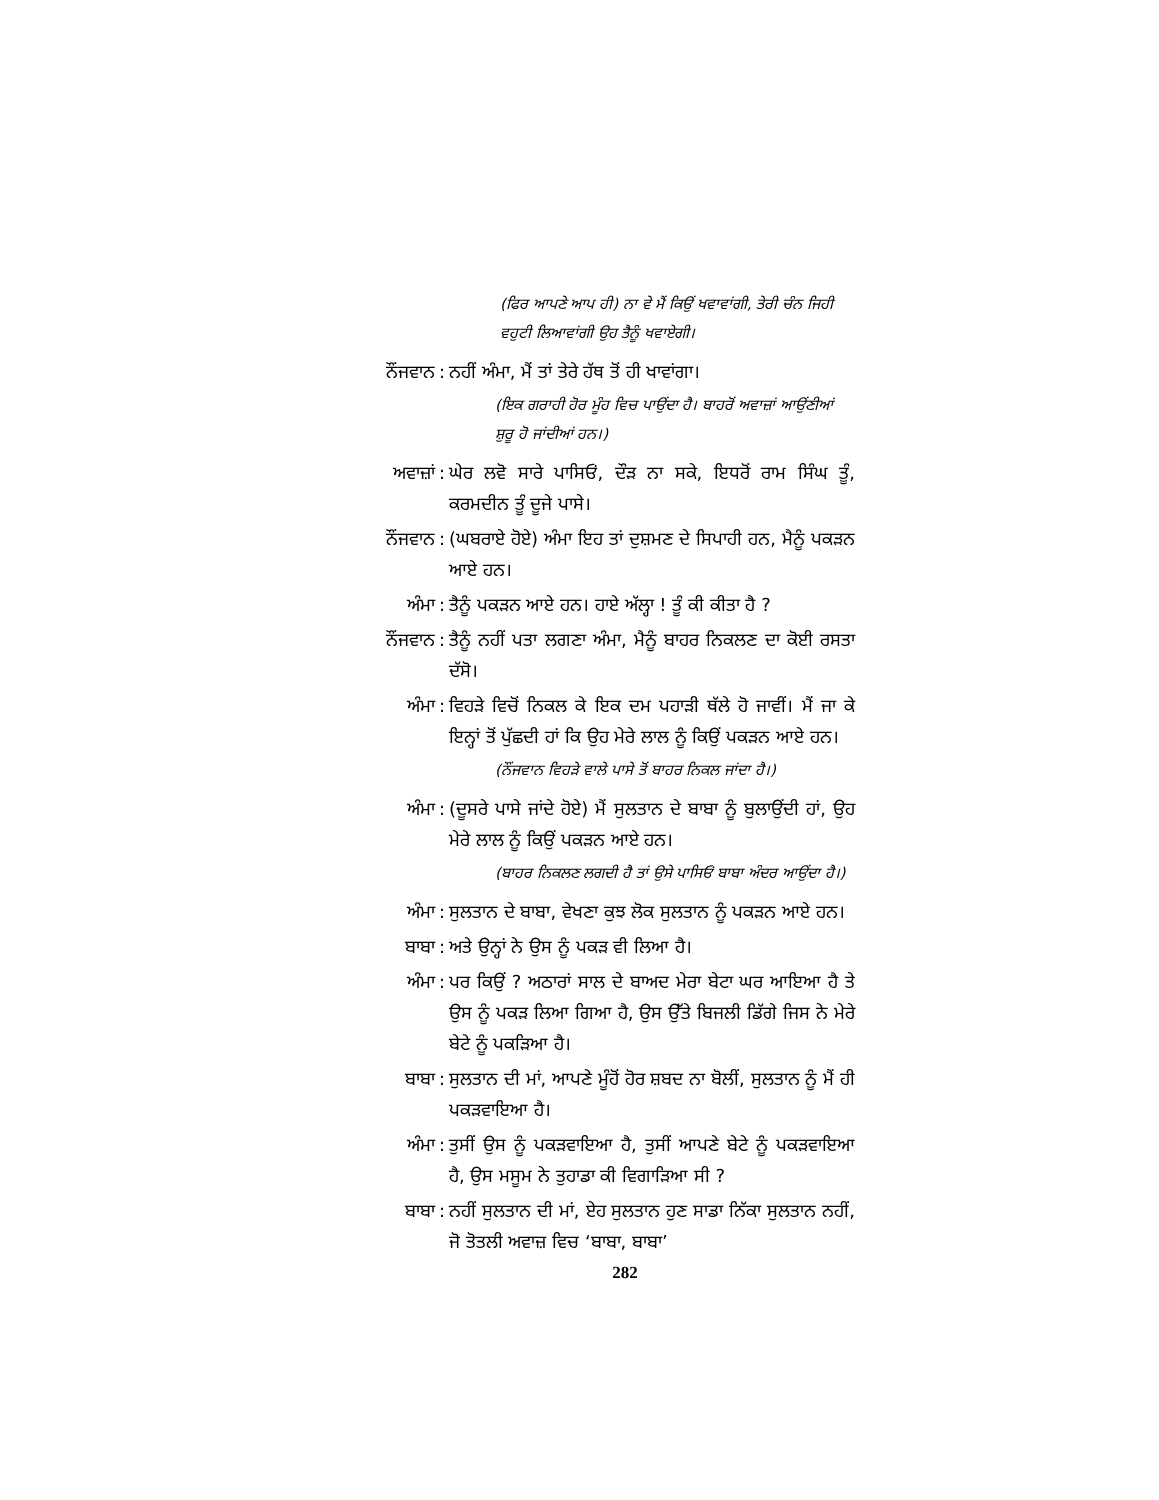(ਫਿਰ ਆਪਣੇ ਆਪ ਹੀ) ਨਾ ਵੇ ਮੈਂ ਕਿਉਂ ਖਵਾਵਾਂਗੀ, ਤੇਰੀ ਚੰਨ ਜਿਹੀ ਵਹੁਟੀ ਲਿਆਵਾਂਗੀ ਉਹ ਤੈਨੂੰ ਖਵਾਏਗੀ।
ਨੌਂਜਵਾਨ: ਨਹੀਂ ਅੰਮਾ, ਮੈਂ ਤਾਂ ਤੇਰੇ ਹੱਥ ਤੋਂ ਹੀ ਖਾਵਾਂਗਾ।
(ਇਕ ਗਰਾਹੀ ਹੋਰ ਮੂੰਹ ਵਿਚ ਪਾਉਂਦਾ ਹੈ। ਬਾਹਰੋਂ ਅਵਾਜ਼ਾਂ ਆਉਂਣੀਆਂ ਸ਼ੁਰੂ ਹੋ ਜਾਂਦੀਆਂ ਹਨ।)
ਅਵਾਜ਼ਾਂ: ਘੇਰ ਲਵੋ ਸਾਰੇ ਪਾਸਿਓਂ, ਦੌੜ ਨਾ ਸਕੇ, ਇਧਰੋਂ ਰਾਮ ਸਿੰਘ ਤੂੰ, ਕਰਮਦੀਨ ਤੂੰ ਦੂਜੇ ਪਾਸੇ।
ਨੌਂਜਵਾਨ: (ਘਬਰਾਏ ਹੋਏ) ਅੰਮਾ ਇਹ ਤਾਂ ਦੁਸ਼ਮਣ ਦੇ ਸਿਪਾਹੀ ਹਨ, ਮੈਨੂੰ ਪਕੜਨ ਆਏ ਹਨ।
ਅੰਮਾ: ਤੈਨੂੰ ਪਕੜਨ ਆਏ ਹਨ। ਹਾਏ ਅੱਲ੍ਹਾ ! ਤੂੰ ਕੀ ਕੀਤਾ ਹੈ ?
ਨੌਂਜਵਾਨ: ਤੈਨੂੰ ਨਹੀਂ ਪਤਾ ਲਗਣਾ ਅੰਮਾ, ਮੈਨੂੰ ਬਾਹਰ ਨਿਕਲਣ ਦਾ ਕੋਈ ਰਸਤਾ ਦੱਸੋ।
ਅੰਮਾ: ਵਿਹੜੇ ਵਿਚੋਂ ਨਿਕਲ ਕੇ ਇਕ ਦਮ ਪਹਾੜੀ ਥੱਲੇ ਹੋ ਜਾਵੀਂ। ਮੈਂ ਜਾ ਕੇ ਇਨ੍ਹਾਂ ਤੋਂ ਪੁੱਛਦੀ ਹਾਂ ਕਿ ਉਹ ਮੇਰੇ ਲਾਲ ਨੂੰ ਕਿਉਂ ਪਕੜਨ ਆਏ ਹਨ।
(ਨੌਂਜਵਾਨ ਵਿਹੜੇ ਵਾਲੇ ਪਾਸੇ ਤੋਂ ਬਾਹਰ ਨਿਕਲ ਜਾਂਦਾ ਹੈ।)
ਅੰਮਾ: (ਦੂਸਰੇ ਪਾਸੇ ਜਾਂਦੇ ਹੋਏ) ਮੈਂ ਸੁਲਤਾਨ ਦੇ ਬਾਬਾ ਨੂੰ ਬੁਲਾਉਂਦੀ ਹਾਂ, ਉਹ ਮੇਰੇ ਲਾਲ ਨੂੰ ਕਿਉਂ ਪਕੜਨ ਆਏ ਹਨ।
(ਬਾਹਰ ਨਿਕਲਣ ਲਗਦੀ ਹੈ ਤਾਂ ਉਸੇ ਪਾਸਿਓਂ ਬਾਬਾ ਅੰਦਰ ਆਉਂਦਾ ਹੈ।)
ਅੰਮਾ: ਸੁਲਤਾਨ ਦੇ ਬਾਬਾ, ਵੇਖਣਾ ਕੁਝ ਲੋਕ ਸੁਲਤਾਨ ਨੂੰ ਪਕੜਨ ਆਏ ਹਨ।
ਬਾਬਾ: ਅਤੇ ਉਨ੍ਹਾਂ ਨੇ ਉਸ ਨੂੰ ਪਕੜ ਵੀ ਲਿਆ ਹੈ।
ਅੰਮਾ: ਪਰ ਕਿਉਂ ? ਅਠਾਰਾਂ ਸਾਲ ਦੇ ਬਾਅਦ ਮੇਰਾ ਬੇਟਾ ਘਰ ਆਇਆ ਹੈ ਤੇ ਉਸ ਨੂੰ ਪਕੜ ਲਿਆ ਗਿਆ ਹੈ, ਉਸ ਉੱਤੇ ਬਿਜਲੀ ਡਿੱਗੇ ਜਿਸ ਨੇ ਮੇਰੇ ਬੇਟੇ ਨੂੰ ਪਕੜਿਆ ਹੈ।
ਬਾਬਾ: ਸੁਲਤਾਨ ਦੀ ਮਾਂ, ਆਪਣੇ ਮੂੰਹੋਂ ਹੋਰ ਸ਼ਬਦ ਨਾ ਬੋਲੀਂ, ਸੁਲਤਾਨ ਨੂੰ ਮੈਂ ਹੀ ਪਕੜਵਾਇਆ ਹੈ।
ਅੰਮਾ: ਤੁਸੀਂ ਉਸ ਨੂੰ ਪਕੜਵਾਇਆ ਹੈ, ਤੁਸੀਂ ਆਪਣੇ ਬੇਟੇ ਨੂੰ ਪਕੜਵਾਇਆ ਹੈ, ਉਸ ਮਸੂਮ ਨੇ ਤੁਹਾਡਾ ਕੀ ਵਿਗਾੜਿਆ ਸੀ ?
ਬਾਬਾ: ਨਹੀਂ ਸੁਲਤਾਨ ਦੀ ਮਾਂ, ਏਹ ਸੁਲਤਾਨ ਹੁਣ ਸਾਡਾ ਨਿੱਕਾ ਸੁਲਤਾਨ ਨਹੀਂ, ਜੋ ਤੋਤਲੀ ਅਵਾਜ਼ ਵਿਚ ‘ਬਾਬਾ, ਬਾਬਾ’
282